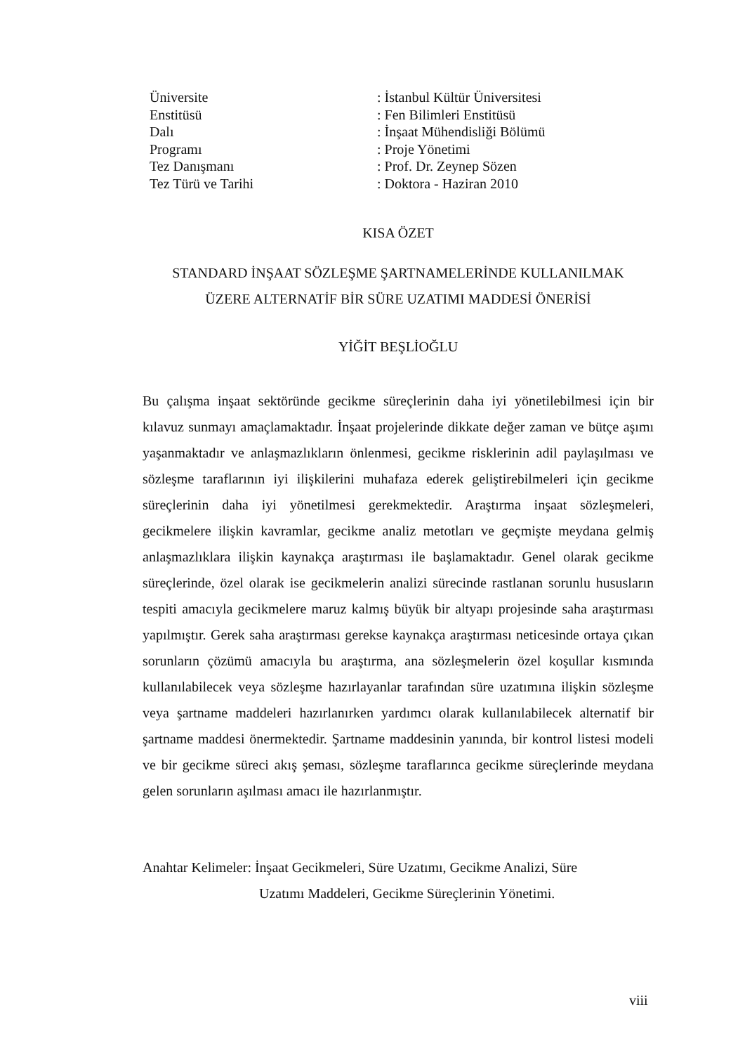| Üniversite | : İstanbul Kültür Üniversitesi |
| Enstitüsü | : Fen Bilimleri Enstitüsü |
| Dalı | : İnşaat Mühendisliği Bölümü |
| Programı | : Proje Yönetimi |
| Tez Danışmanı | : Prof. Dr. Zeynep Sözen |
| Tez Türü ve Tarihi | : Doktora - Haziran 2010 |
KISA ÖZET
STANDARD İNŞAAT SÖZLEŞME ŞARTNAMELERİNDE KULLANILMAK
ÜZERE ALTERNATİF BİR SÜRE UZATIMI MADDESİ ÖNERİSİ
YİĞİT BEŞLİOĞLU
Bu çalışma inşaat sektöründe gecikme süreçlerinin daha iyi yönetilebilmesi için bir kılavuz sunmayı amaçlamaktadır. İnşaat projelerinde dikkate değer zaman ve bütçe aşımı yaşanmaktadır ve anlaşmazlıkların önlenmesi, gecikme risklerinin adil paylaşılması ve sözleşme taraflarının iyi ilişkilerini muhafaza ederek geliştirebilmeleri için gecikme süreçlerinin daha iyi yönetilmesi gerekmektedir. Araştırma inşaat sözleşmeleri, gecikmelere ilişkin kavramlar, gecikme analiz metotları ve geçmişte meydana gelmiş anlaşmazlıklara ilişkin kaynakça araştırması ile başlamaktadır. Genel olarak gecikme süreçlerinde, özel olarak ise gecikmelerin analizi sürecinde rastlanan sorunlu hususların tespiti amacıyla gecikmelere maruz kalmış büyük bir altyapı projesinde saha araştırması yapılmıştır. Gerek saha araştırması gerekse kaynakça araştırması neticesinde ortaya çıkan sorunların çözümü amacıyla bu araştırma, ana sözleşmelerin özel koşullar kısmında kullanılabilecek veya sözleşme hazırlayanlar tarafından süre uzatımına ilişkin sözleşme veya şartname maddeleri hazırlanırken yardımcı olarak kullanılabilecek alternatif bir şartname maddesi önermektedir. Şartname maddesinin yanında, bir kontrol listesi modeli ve bir gecikme süreci akış şeması, sözleşme taraflarınca gecikme süreçlerinde meydana gelen sorunların aşılması amacı ile hazırlanmıştır.
Anahtar Kelimeler: İnşaat Gecikmeleri, Süre Uzatımı, Gecikme Analizi, Süre
Uzatımı Maddeleri, Gecikme Süreçlerinin Yönetimi.
viii